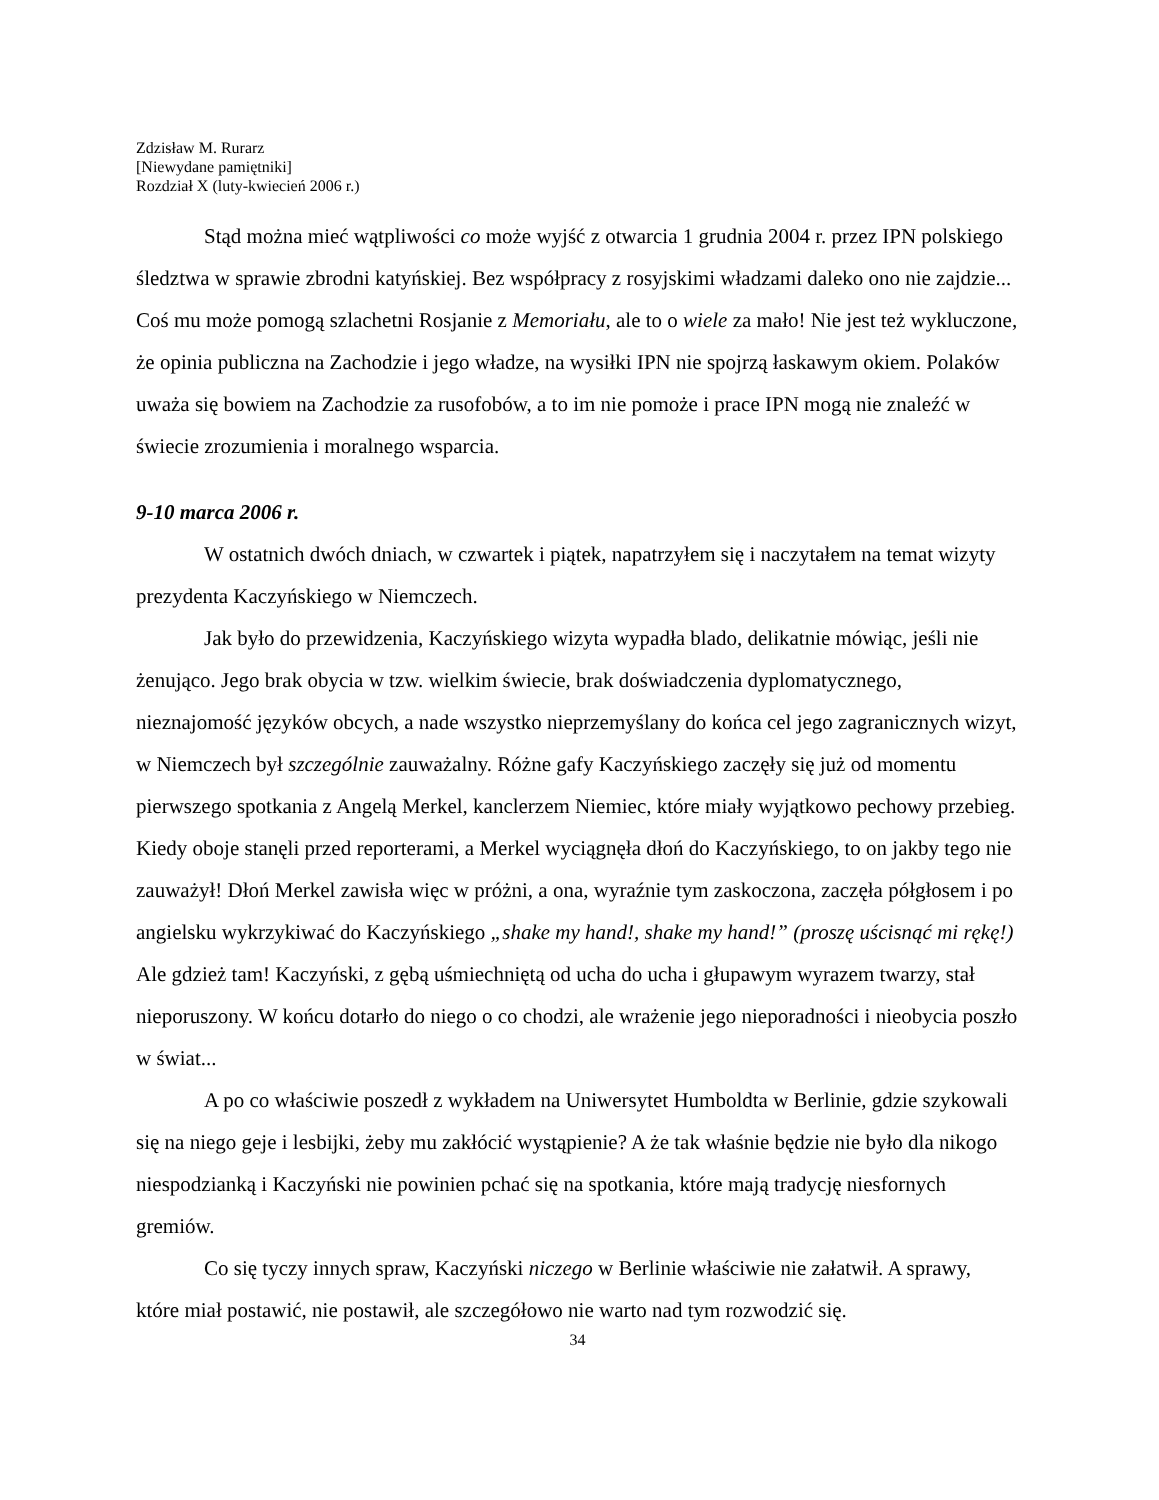Zdzisław M. Rurarz
[Niewydane pamiętniki]
Rozdział X (luty-kwiecień 2006 r.)
Stąd można mieć wątpliwości co może wyjść z otwarcia 1 grudnia 2004 r. przez IPN polskiego śledztwa w sprawie zbrodni katyńskiej. Bez współpracy z rosyjskimi władzami daleko ono nie zajdzie... Coś mu może pomogą szlachetni Rosjanie z Memoriału, ale to o wiele za mało! Nie jest też wykluczone, że opinia publiczna na Zachodzie i jego władze, na wysiłki IPN nie spojrzą łaskawym okiem. Polaków uważa się bowiem na Zachodzie za rusofobów, a to im nie pomoże i prace IPN mogą nie znaleźć w świecie zrozumienia i moralnego wsparcia.
9-10 marca 2006 r.
W ostatnich dwóch dniach, w czwartek i piątek, napatrzyłem się i naczytałem na temat wizyty prezydenta Kaczyńskiego w Niemczech.
Jak było do przewidzenia, Kaczyńskiego wizyta wypadła blado, delikatnie mówiąc, jeśli nie żenująco. Jego brak obycia w tzw. wielkim świecie, brak doświadczenia dyplomatycznego, nieznajomość języków obcych, a nade wszystko nieprzemyślany do końca cel jego zagranicznych wizyt, w Niemczech był szczególnie zauważalny. Różne gafy Kaczyńskiego zaczęły się już od momentu pierwszego spotkania z Angelą Merkel, kanclerzem Niemiec, które miały wyjątkowo pechowy przebieg. Kiedy oboje stanęli przed reporterami, a Merkel wyciągnęła dłoń do Kaczyńskiego, to on jakby tego nie zauważył! Dłoń Merkel zawisła więc w próżni, a ona, wyraźnie tym zaskoczona, zaczęła półgłosem i po angielsku wykrzykiwać do Kaczyńskiego „shake my hand!, shake my hand!” (proszę uścisnąć mi rękę!) Ale gdzież tam! Kaczyński, z gębą uśmiechniętą od ucha do ucha i głupawym wyrazem twarzy, stał nieporuszony. W końcu dotarło do niego o co chodzi, ale wrażenie jego nieporadności i nieobycia poszło w świat...
A po co właściwie poszedł z wykładem na Uniwersytet Humboldta w Berlinie, gdzie szykowali się na niego geje i lesbijki, żeby mu zakłócić wystąpienie? A że tak właśnie będzie nie było dla nikogo niespodzianką i Kaczyński nie powinien pchać się na spotkania, które mają tradycję niesfornych gremiów.
Co się tyczy innych spraw, Kaczyński niczego w Berlinie właściwie nie załatwił. A sprawy, które miał postawić, nie postawił, ale szczegółowo nie warto nad tym rozwodzić się.
34